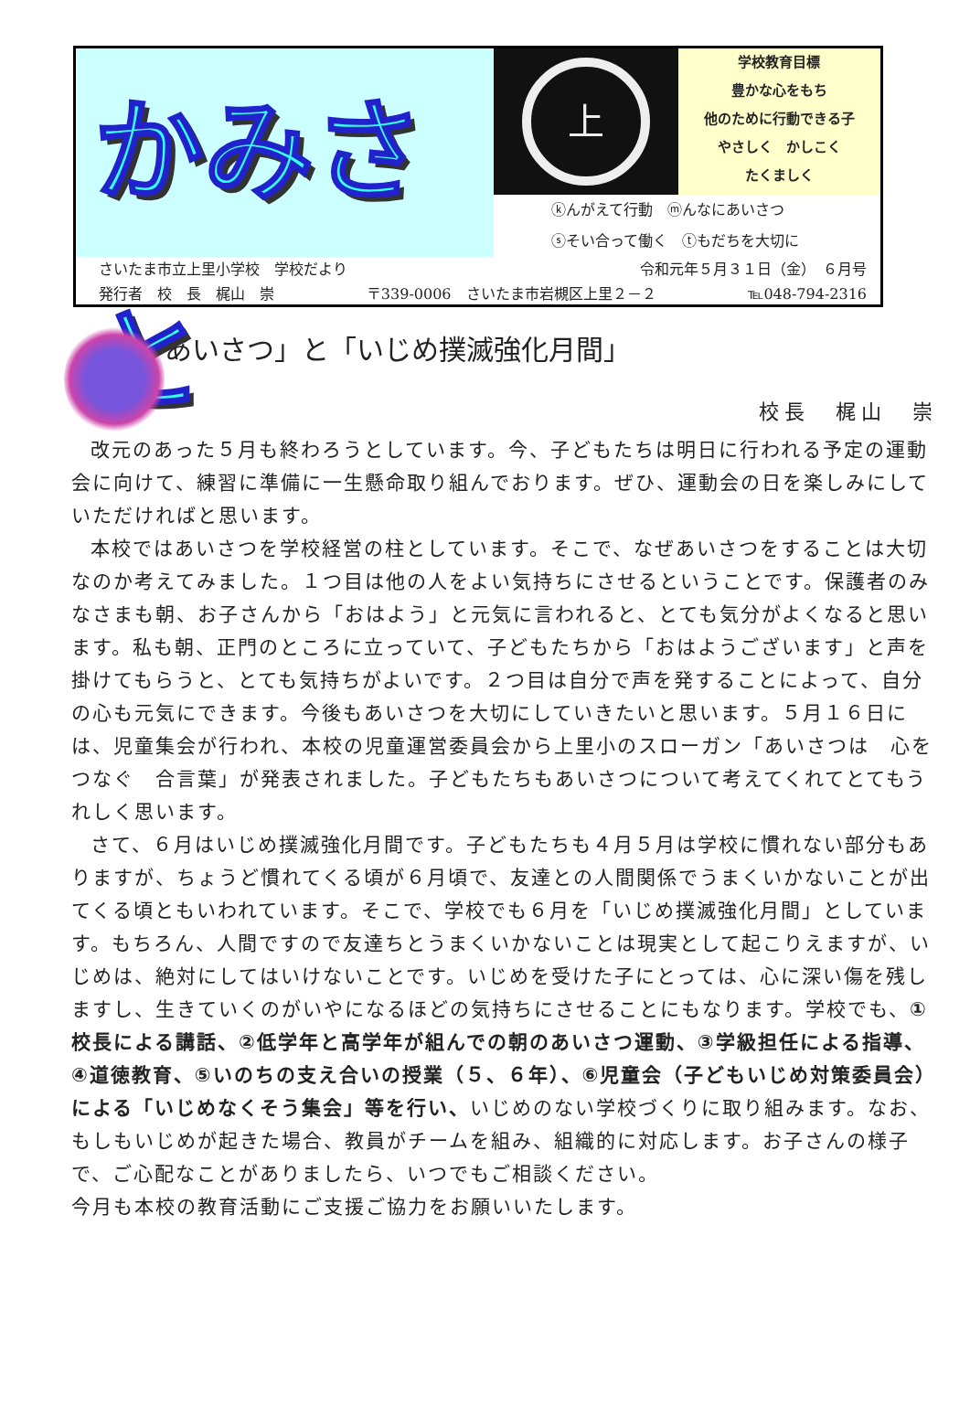かみさと
上
学校教育目標
豊かな心をもち
他のために行動できる子
やさしく　かしこく
たくましく
ⓚんがえて行動　ⓜんなにあいさつ
ⓢそい合って働く　ⓣもだちを大切に
さいたま市立上里小学校　学校だより 令和元年５月３１日（金）　６月号
発行者　校　長　梶山　崇 〒339-0006　さいたま市岩槻区上里２－２ ℡048-794-2316
「あいさつ」と「いじめ撲滅強化月間」
校長　梶山　崇
改元のあった５月も終わろうとしています。今、子どもたちは明日に行われる予定の運動会に向けて、練習に準備に一生懸命取り組んでおります。ぜひ、運動会の日を楽しみにしていただければと思います。
本校ではあいさつを学校経営の柱としています。そこで、なぜあいさつをすることは大切なのか考えてみました。１つ目は他の人をよい気持ちにさせるということです。保護者のみなさまも朝、お子さんから「おはよう」と元気に言われると、とても気分がよくなると思います。私も朝、正門のところに立っていて、子どもたちから「おはようございます」と声を掛けてもらうと、とても気持ちがよいです。２つ目は自分で声を発することによって、自分の心も元気にできます。今後もあいさつを大切にしていきたいと思います。５月１６日には、児童集会が行われ、本校の児童運営委員会から上里小のスローガン「あいさつは　心をつなぐ　合言葉」が発表されました。子どもたちもあいさつについて考えてくれてとてもうれしく思います。
さて、６月はいじめ撲滅強化月間です。子どもたちも４月５月は学校に慣れない部分もありますが、ちょうど慣れてくる頃が６月頃で、友達との人間関係でうまくいかないことが出てくる頃ともいわれています。そこで、学校でも６月を「いじめ撲滅強化月間」としています。もちろん、人間ですので友達ちとうまくいかないことは現実として起こりえますが、いじめは、絶対にしてはいけないことです。いじめを受けた子にとっては、心に深い傷を残しますし、生きていくのがいやになるほどの気持ちにさせることにもなります。学校でも、①校長による講話、②低学年と高学年が組んでの朝のあいさつ運動、③学級担任による指導、④道徳教育、⑤いのちの支え合いの授業（５、６年）、⑥児童会（子どもいじめ対策委員会）による「いじめなくそう集会」等を行い、いじめのない学校づくりに取り組みます。なお、もしもいじめが起きた場合、教員がチームを組み、組織的に対応します。お子さんの様子で、ご心配なことがありましたら、いつでもご相談ください。
今月も本校の教育活動にご支援ご協力をお願いいたします。